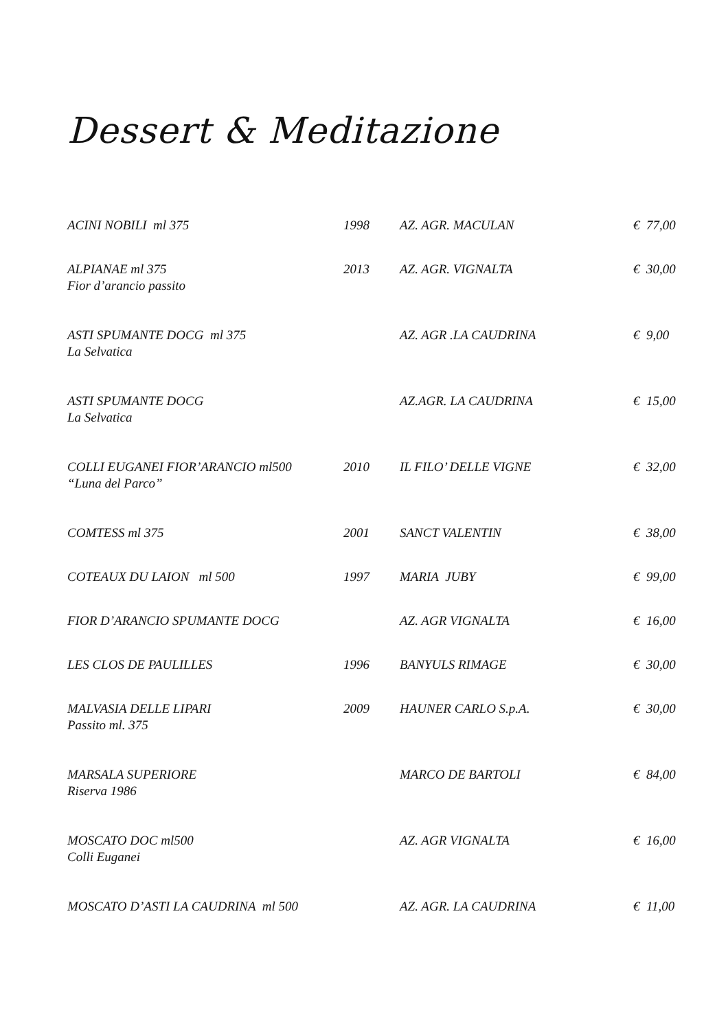Dessert & Meditazione
| ACINI NOBILI ml 375 | 1998 | AZ. AGR. MACULAN | € 77,00 |
| ALPIANAE ml 375 Fior d’arancio passito | 2013 | AZ. AGR. VIGNALTA | € 30,00 |
| ASTI SPUMANTE DOCG ml 375 La Selvatica | | AZ. AGR .LA CAUDRINA | € 9,00 |
| ASTI SPUMANTE DOCG La Selvatica | | AZ.AGR. LA CAUDRINA | € 15,00 |
| COLLI EUGANEI FIOR’ARANCIO ml500 “Luna del Parco” | 2010 | IL FILO’ DELLE VIGNE | € 32,00 |
| COMTESS ml 375 | 2001 | SANCT VALENTIN | € 38,00 |
| COTEAUX DU LAION ml 500 | 1997 | MARIA JUBY | € 99,00 |
| FIOR D’ARANCIO SPUMANTE DOCG | | AZ. AGR VIGNALTA | € 16,00 |
| LES CLOS DE PAULILLES | 1996 | BANYULS RIMAGE | € 30,00 |
| MALVASIA DELLE LIPARI Passito ml. 375 | 2009 | HAUNER CARLO S.p.A. | € 30,00 |
| MARSALA SUPERIORE Riserva 1986 | | MARCO DE BARTOLI | € 84,00 |
| MOSCATO DOC ml500 Colli Euganei | | AZ. AGR VIGNALTA | € 16,00 |
| MOSCATO D’ASTI LA CAUDRINA ml 500 | | AZ. AGR. LA CAUDRINA | € 11,00 |